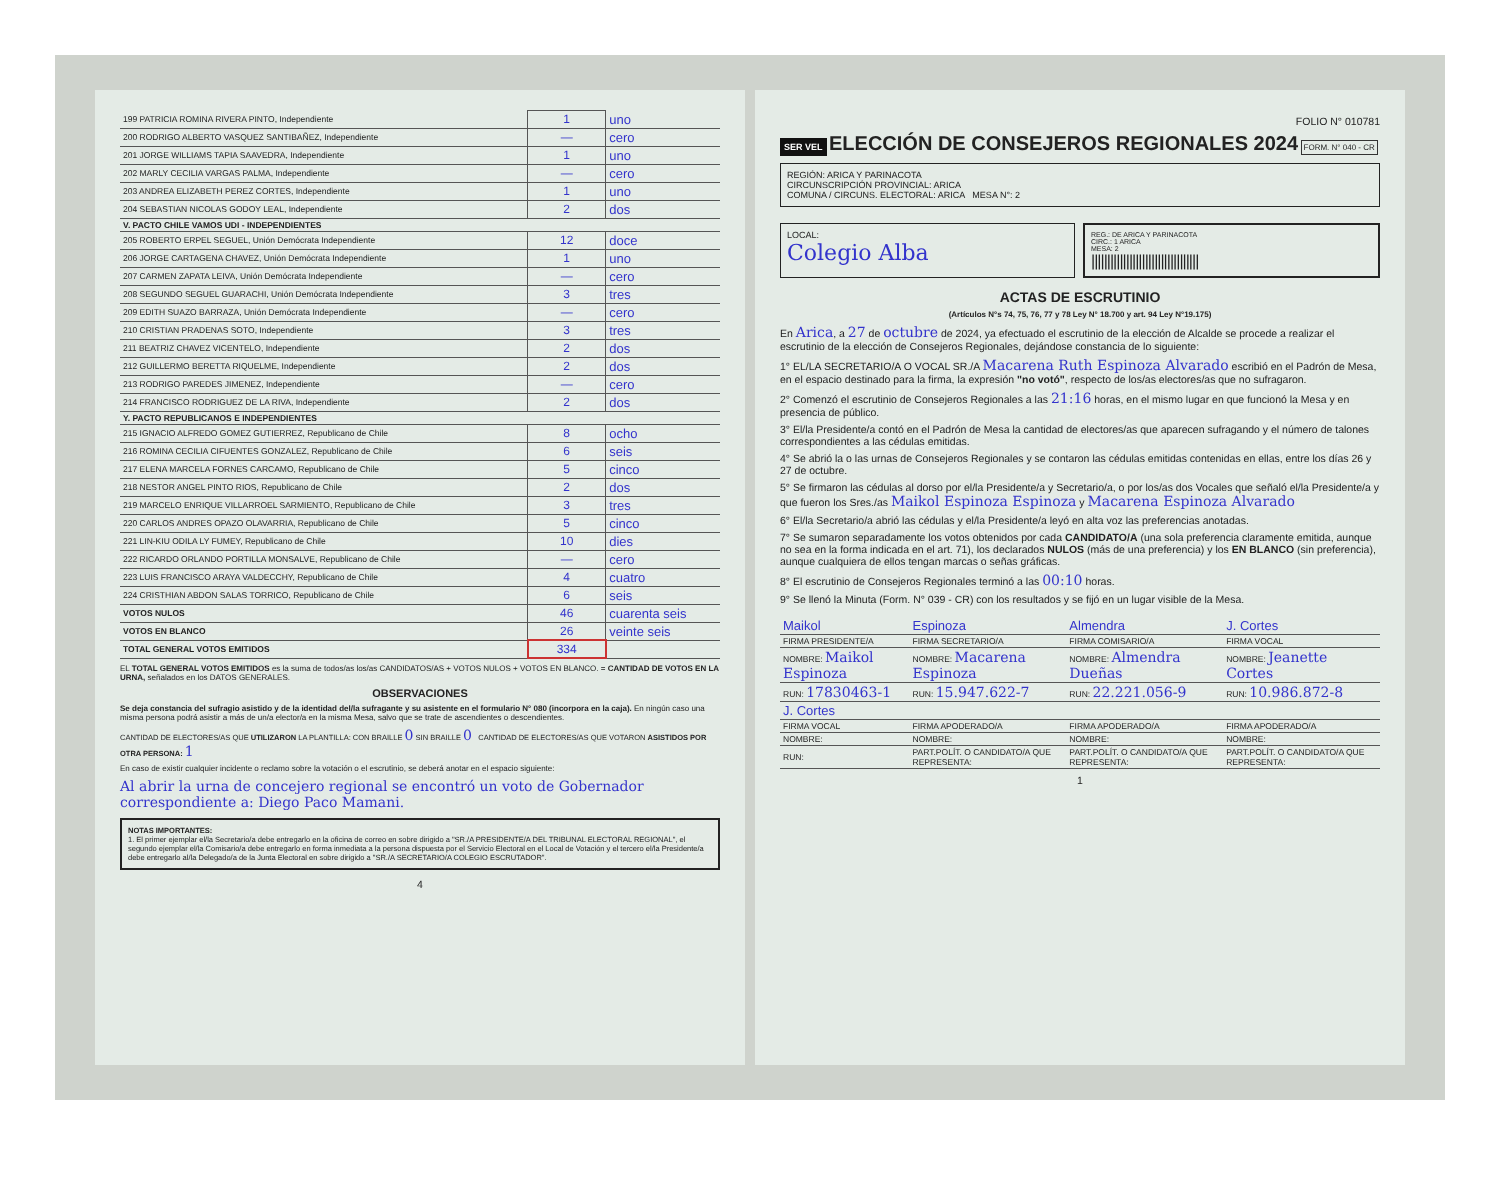| 199 PATRICIA ROMINA RIVERA PINTO, Independiente | 1 | uno |
| 200 RODRIGO ALBERTO VASQUEZ SANTIBAÑEZ, Independiente | — | cero |
| 201 JORGE WILLIAMS TAPIA SAAVEDRA, Independiente | 1 | uno |
| 202 MARLY CECILIA VARGAS PALMA, Independiente | — | cero |
| 203 ANDREA ELIZABETH PEREZ CORTES, Independiente | 1 | uno |
| 204 SEBASTIAN NICOLAS GODOY LEAL, Independiente | 2 | dos |
| V. PACTO CHILE VAMOS UDI - INDEPENDIENTES | | |
| 205 ROBERTO ERPEL SEGUEL, Unión Demócrata Independiente | 12 | doce |
| 206 JORGE CARTAGENA CHAVEZ, Unión Demócrata Independiente | 1 | uno |
| 207 CARMEN ZAPATA LEIVA, Unión Demócrata Independiente | — | cero |
| 208 SEGUNDO SEGUEL GUARACHI, Unión Demócrata Independiente | 3 | tres |
| 209 EDITH SUAZO BARRAZA, Unión Demócrata Independiente | — | cero |
| 210 CRISTIAN PRADENAS SOTO, Independiente | 3 | tres |
| 211 BEATRIZ CHAVEZ VICENTELO, Independiente | 2 | dos |
| 212 GUILLERMO BERETTA RIQUELME, Independiente | 2 | dos |
| 213 RODRIGO PAREDES JIMENEZ, Independiente | — | cero |
| 214 FRANCISCO RODRIGUEZ DE LA RIVA, Independiente | 2 | dos |
| Y. PACTO REPUBLICANOS E INDEPENDIENTES | | |
| 215 IGNACIO ALFREDO GOMEZ GUTIERREZ, Republicano de Chile | 8 | ocho |
| 216 ROMINA CECILIA CIFUENTES GONZALEZ, Republicano de Chile | 6 | seis |
| 217 ELENA MARCELA FORNES CARCAMO, Republicano de Chile | 5 | cinco |
| 218 NESTOR ANGEL PINTO RIOS, Republicano de Chile | 2 | dos |
| 219 MARCELO ENRIQUE VILLARROEL SARMIENTO, Republicano de Chile | 3 | tres |
| 220 CARLOS ANDRES OPAZO OLAVARRIA, Republicano de Chile | 5 | cinco |
| 221 LIN-KIU ODILA LY FUMEY, Republicano de Chile | 10 | dies |
| 222 RICARDO ORLANDO PORTILLA MONSALVE, Republicano de Chile | — | cero |
| 223 LUIS FRANCISCO ARAYA VALDECCHY, Republicano de Chile | 4 | cuatro |
| 224 CRISTHIAN ABDON SALAS TORRICO, Republicano de Chile | 6 | seis |
| VOTOS NULOS | 46 | cuarenta seis |
| VOTOS EN BLANCO | 26 | veinte seis |
| TOTAL GENERAL VOTOS EMITIDOS | 334 | |
EL TOTAL GENERAL VOTOS EMITIDOS es la suma de todos/as los/as CANDIDATOS/AS + VOTOS NULOS + VOTOS EN BLANCO. = CANTIDAD DE VOTOS EN LA URNA, señalados en los DATOS GENERALES.
OBSERVACIONES
Se deja constancia del sufragio asistido y de la identidad del/la sufragante y su asistente en el formulario N° 080 (incorpora en la caja). En ningún caso una misma persona podrá asistir a más de un/a elector/a en la misma Mesa, salvo que se trate de ascendientes o descendientes.
CANTIDAD DE ELECTORES/AS QUE UTILIZARON LA PLANTILLA: CON BRAILLE 0 SIN BRAILLE 0 CANTIDAD DE ELECTORES/AS QUE VOTARON ASISTIDOS POR OTRA PERSONA: 1
En caso de existir cualquier incidente o reclamo sobre la votación o el escrutinio, se deberá anotar en el espacio siguiente:
Al abrir la urna de concejero regional se encontró un voto de Gobernador correspondiente a: Diego Paco Mamani.
NOTAS IMPORTANTES:
1. El primer ejemplar el/la Secretario/a debe entregarlo en la oficina de correo en sobre dirigido a "SR./A PRESIDENTE/A DEL TRIBUNAL ELECTORAL REGIONAL", el segundo ejemplar el/la Comisario/a debe entregarlo en forma inmediata a la persona dispuesta por el Servicio Electoral en el Local de Votación y el tercero el/la Presidente/a debe entregarlo al/la Delegado/a de la Junta Electoral en sobre dirigido a "SR./A SECRETARIO/A COLEGIO ESCRUTADOR".
4
FOLIO N° 010781
SER VEL ELECCIÓN DE CONSEJEROS REGIONALES 2024 FORM. N° 040 - CR
REGIÓN: ARICA Y PARINACOTA
CIRCUNSCRIPCIÓN PROVINCIAL: ARICA
COMUNA / CIRCUNS. ELECTORAL: ARICA MESA N°: 2
LOCAL:
Colegio Alba
REG.: DE ARICA Y PARINACOTA
CIRC.: 1 ARICA
MESA: 2
||||||||||||||||||||||||||||||||||
ACTAS DE ESCRUTINIO
(Artículos N°s 74, 75, 76, 77 y 78 Ley N° 18.700 y art. 94 Ley N°19.175)
En Arica, a 27 de octubre de 2024, ya efectuado el escrutinio de la elección de Alcalde se procede a realizar el escrutinio de la elección de Consejeros Regionales, dejándose constancia de lo siguiente:
1° EL/LA SECRETARIO/A O VOCAL SR./A Macarena Ruth Espinoza Alvarado escribió en el Padrón de Mesa, en el espacio destinado para la firma, la expresión "no votó", respecto de los/as electores/as que no sufragaron.
2° Comenzó el escrutinio de Consejeros Regionales a las 21:16 horas, en el mismo lugar en que funcionó la Mesa y en presencia de público.
3° El/la Presidente/a contó en el Padrón de Mesa la cantidad de electores/as que aparecen sufragando y el número de talones correspondientes a las cédulas emitidas.
4° Se abrió la o las urnas de Consejeros Regionales y se contaron las cédulas emitidas contenidas en ellas, entre los días 26 y 27 de octubre.
5° Se firmaron las cédulas al dorso por el/la Presidente/a y Secretario/a, o por los/as dos Vocales que señaló el/la Presidente/a y que fueron los Sres./as Maikol Espinoza Espinoza y Macarena Espinoza Alvarado
6° El/la Secretario/a abrió las cédulas y el/la Presidente/a leyó en alta voz las preferencias anotadas.
7° Se sumaron separadamente los votos obtenidos por cada CANDIDATO/A (una sola preferencia claramente emitida, aunque no sea en la forma indicada en el art. 71), los declarados NULOS (más de una preferencia) y los EN BLANCO (sin preferencia), aunque cualquiera de ellos tengan marcas o señas gráficas.
8° El escrutinio de Consejeros Regionales terminó a las 00:10 horas.
9° Se llenó la Minuta (Form. N° 039 - CR) con los resultados y se fijó en un lugar visible de la Mesa.
| Maikol | Espinoza | Almendra | J. Cortes |
| FIRMA PRESIDENTE/A | FIRMA SECRETARIO/A | FIRMA COMISARIO/A | FIRMA VOCAL |
| NOMBRE: Maikol Espinoza | NOMBRE: Macarena Espinoza | NOMBRE: Almendra Dueñas | NOMBRE: Jeanette Cortes |
| RUN: 17830463-1 | RUN: 15.947.622-7 | RUN: 22.221.056-9 | RUN: 10.986.872-8 |
| J. Cortes | | | |
| FIRMA VOCAL | FIRMA APODERADO/A | FIRMA APODERADO/A | FIRMA APODERADO/A |
| NOMBRE: | NOMBRE: | NOMBRE: | NOMBRE: |
| RUN: | PART.POLÍT. O CANDIDATO/A QUE REPRESENTA: | PART.POLÍT. O CANDIDATO/A QUE REPRESENTA: | PART.POLÍT. O CANDIDATO/A QUE REPRESENTA: |
1